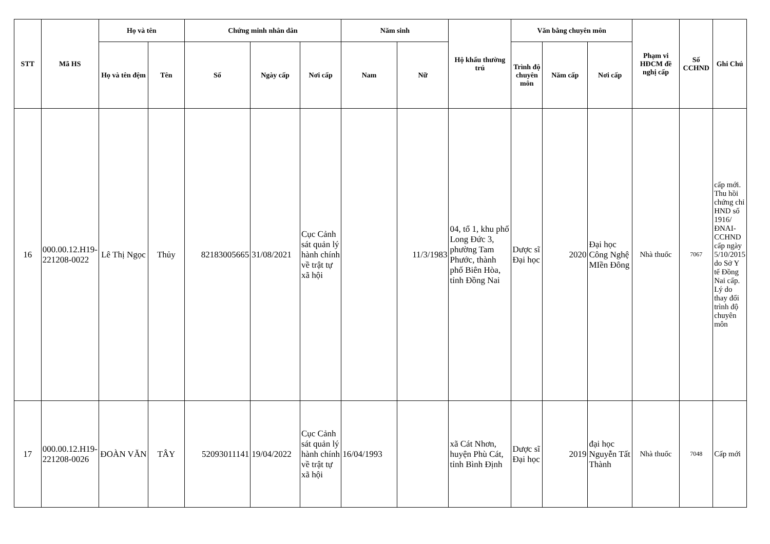| STT | Mã HS | Họ và tên | | Chứng minh nhân dân | | | Năm sinh | | Hộ khẩu thường trú | Văn bằng chuyên môn | | | Phạm vi HĐCM đề nghị cấp | Số CCHND | Ghi Chú |
| --- | --- | --- | --- | --- | --- | --- | --- | --- | --- | --- | --- | --- | --- | --- | --- |
| | | Họ và tên đệm | Tên | Số | Ngày cấp | Nơi cấp | Nam | Nữ | | Trình độ chuyên môn | Năm cấp | Nơi cấp | | | |
| 16 | 000.00.12.H19-221208-0022 | Lê Thị Ngọc | Thủy | 82183005665 | 31/08/2021 | Cục Cảnh sát quản lý hành chính về trật tự xã hội | | 11/3/1983 | 04, tổ 1, khu phố Long Đức 3, phường Tam Phước, thành phố Biên Hòa, tỉnh Đồng Nai | Dược sĩ Đại học | 2020 | Đại học Công Nghệ MIền Đông | Nhà thuốc | 7067 | cấp mới. Thu hồi chứng chỉ HND số 1916/ĐNAI-CCHND cấp ngày 5/10/2015 do Sở Y tế Đồng Nai cấp. Lý do thay đổi trình độ chuyên môn |
| 17 | 000.00.12.H19-221208-0026 | ĐOÀN VĂN | TÂY | 52093011141 | 19/04/2022 | Cục Cảnh sát quản lý hành chính về trật tự xã hội | 16/04/1993 | | xã Cát Nhơn, huyện Phù Cát, tỉnh Bình Định | Dược sĩ Đại học | 2019 | đại học Nguyễn Tất Thành | Nhà thuốc | 7048 | Cấp mới |